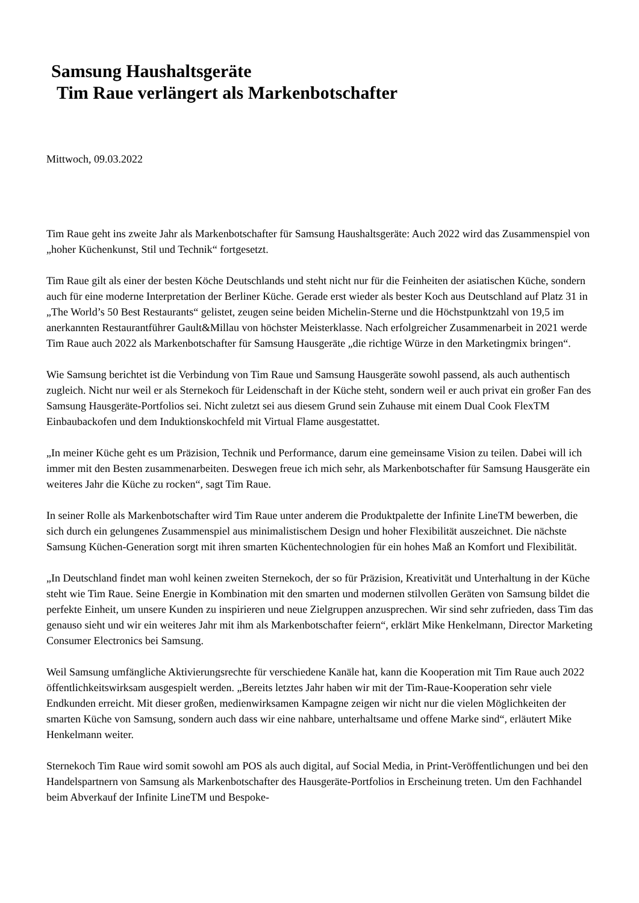Samsung Haushaltsgeräte
Tim Raue verlängert als Markenbotschafter
Mittwoch, 09.03.2022
Tim Raue geht ins zweite Jahr als Markenbotschafter für Samsung Haushaltsgeräte: Auch 2022 wird das Zusammenspiel von „hoher Küchenkunst, Stil und Technik“ fortgesetzt.
Tim Raue gilt als einer der besten Köche Deutschlands und steht nicht nur für die Feinheiten der asiatischen Küche, sondern auch für eine moderne Interpretation der Berliner Küche. Gerade erst wieder als bester Koch aus Deutschland auf Platz 31 in „The World’s 50 Best Restaurants“ gelistet, zeugen seine beiden Michelin-Sterne und die Höchstpunktzahl von 19,5 im anerkannten Restaurantführer Gault&Millau von höchster Meisterklasse. Nach erfolgreicher Zusammenarbeit in 2021 werde Tim Raue auch 2022 als Markenbotschafter für Samsung Hausgeräte „die richtige Würze in den Marketingmix bringen“.
Wie Samsung berichtet ist die Verbindung von Tim Raue und Samsung Hausgeräte sowohl passend, als auch authentisch zugleich. Nicht nur weil er als Sternekoch für Leidenschaft in der Küche steht, sondern weil er auch privat ein großer Fan des Samsung Hausgeräte-Portfolios sei. Nicht zuletzt sei aus diesem Grund sein Zuhause mit einem Dual Cook FlexTM Einbaubackofen und dem Induktionskochfeld mit Virtual Flame ausgestattet.
„In meiner Küche geht es um Präzision, Technik und Performance, darum eine gemeinsame Vision zu teilen. Dabei will ich immer mit den Besten zusammenarbeiten. Deswegen freue ich mich sehr, als Markenbotschafter für Samsung Hausgeräte ein weiteres Jahr die Küche zu rocken“, sagt Tim Raue.
In seiner Rolle als Markenbotschafter wird Tim Raue unter anderem die Produktpalette der Infinite LineTM bewerben, die sich durch ein gelungenes Zusammenspiel aus minimalistischem Design und hoher Flexibilität auszeichnet. Die nächste Samsung Küchen-Generation sorgt mit ihren smarten Küchentechnologien für ein hohes Maß an Komfort und Flexibilität.
„In Deutschland findet man wohl keinen zweiten Sternekoch, der so für Präzision, Kreativität und Unterhaltung in der Küche steht wie Tim Raue. Seine Energie in Kombination mit den smarten und modernen stilvollen Geräten von Samsung bildet die perfekte Einheit, um unsere Kunden zu inspirieren und neue Zielgruppen anzusprechen. Wir sind sehr zufrieden, dass Tim das genauso sieht und wir ein weiteres Jahr mit ihm als Markenbotschafter feiern“, erklärt Mike Henkelmann, Director Marketing Consumer Electronics bei Samsung.
Weil Samsung umfängliche Aktivierungsrechte für verschiedene Kanäle hat, kann die Kooperation mit Tim Raue auch 2022 öffentlichkeitswirksam ausgespielt werden. „Bereits letztes Jahr haben wir mit der Tim-Raue-Kooperation sehr viele Endkunden erreicht. Mit dieser großen, medienwirksamen Kampagne zeigen wir nicht nur die vielen Möglichkeiten der smarten Küche von Samsung, sondern auch dass wir eine nahbare, unterhaltsame und offene Marke sind“, erläutert Mike Henkelmann weiter.
Sternekoch Tim Raue wird somit sowohl am POS als auch digital, auf Social Media, in Print-Veröffentlichungen und bei den Handelspartnern von Samsung als Markenbotschafter des Hausgeräte-Portfolios in Erscheinung treten. Um den Fachhandel beim Abverkauf der Infinite LineTM und Bespoke-